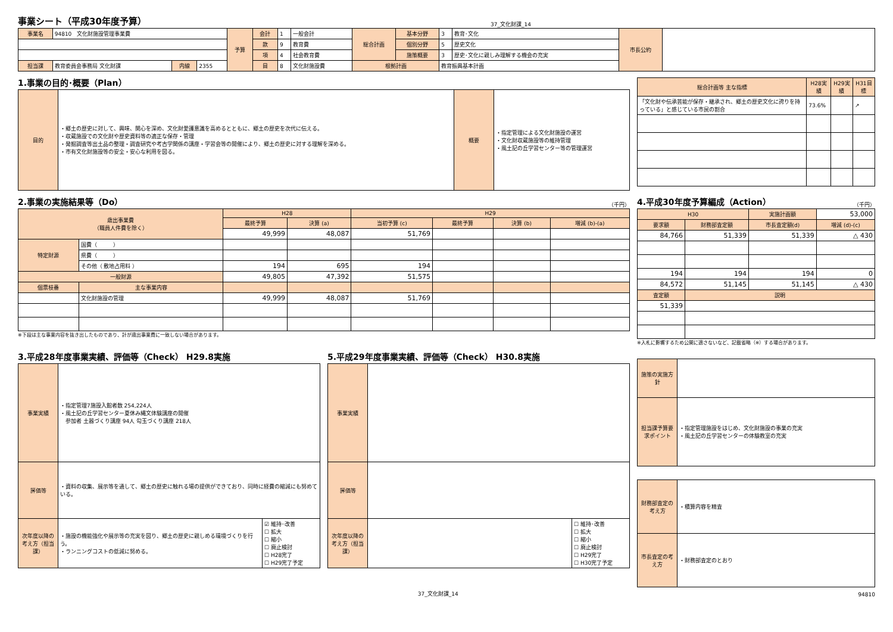事業シート（平成30年度予算）
37_文化財課_14
| 事業名 | 94810 文化財施設管理事業費 | | | 予算 | 会計 | 1 | 一般会計 | 総合計画 | 基本分野 | 3 | 教育･文化 | 市長公約 | |
| | | | | | 款 | 9 | 教育費 | | 個別分野 | 5 | 歴史文化 | | |
| | | | | | 項 | 4 | 社会教育費 | | 施策概要 | 3 | 歴史･文化に親しみ理解する機会の充実 | | |
| 担当課 | 教育委員会事務局 文化財課 | 内線 | 2355 | | 目 | 8 | 文化財施設費 | 根拠計画 | | 教育振興基本計画 | | | |
1.事業の目的･概要（Plan）
| 目的 | ・郷土の歴史に対して、興味、関心を深め、文化財愛護意識を高めるとともに、郷土の歴史を次代に伝える。 ・収蔵施設での文化財や歴史資料等の適正な保存・管理 ・発掘調査等出土品の整理・調査研究や考古学関係の講座・学習会等の開催により、郷土の歴史に対する理解を深める。 ・市有文化財施設等の安全・安心な利用を図る。 | 概要 | ・指定管理による文化財施設の運営 ・文化財収蔵施設等の維持管理 ・風土記の丘学習センター等の管理運営 |
| 総合計画等 主な指標 | H28実績 | H29実績 | H31目標 |
| --- | --- | --- | --- |
| 「文化財や伝承芸能が保存・継承され、郷土の歴史文化に誇りを持っている」と感じている市民の割合 | 73.6% | | ↗ |
2.事業の実施結果等（Do）
（千円）
| 歳出事業費 （職員人件費を除く） | | H28 | | H29 | | | |
| | | 最終予算 | 決算 (a) | 当初予算 (c) | 最終予算 | 決算 (b) | 増減 (b)-(a) |
| | | 49,999 | 48,087 | 51,769 | | | |
| 特定財源 | 国費（ ） | | | | | | |
| | 県費（ ） | | | | | | |
| | その他（ 敷地占用料 ） | 194 | 695 | 194 | | | |
| 一般財源 | | 49,805 | 47,392 | 51,575 | | | |
| 個票枝番 | 主な事業内容 | | | | | | |
| | 文化財施設の管理 | 49,999 | 48,087 | 51,769 | | | |
※下段は主な事業内容を抜き出したものであり、計が歳出事業費に一致しない場合があります。
4.平成30年度予算編成（Action）
（千円）
| H30 | | 実施計画額 | 53,000 |
| 要求額 | 財務部査定額 | 市長査定額(d) | 増減 (d)-(c) |
| 84,766 | 51,339 | 51,339 | △ 430 |
| 194 | 194 | 194 | 0 |
| 84,572 | 51,145 | 51,145 | △ 430 |
| 査定額 | 説明 | | |
| 51,339 | | | |
※入札に影響するため公開に適さないなど、記載省略（※）する場合があります。
3.平成28年度事業実績、評価等（Check） H29.8実施
| 事業実績 | ・指定管理7施設入館者数 254,224人 ・風土記の丘学習センター夏休み縄文体験講座の開催 参加者 土器づくり講座 94人 勾玉づくり講座 218人 | |
| 評価等 | ・資料の収集、展示等を通して、郷土の歴史に触れる場の提供ができており、同時に経費の縮減にも努めている。 | |
| 次年度以降の考え方（担当課） | ・施設の機能強化や展示等の充実を図り、郷土の歴史に親しめる環境づくりを行う。 ・ランニングコストの低減に努める。 | ☑ 維持･改善 ☐ 拡大 ☐ 縮小 ☐ 廃止検討 ☐ H28完了 ☐ H29完了予定 |
5.平成29年度事業実績、評価等（Check） H30.8実施
| 事業実績 | | |
| 評価等 | | |
| 次年度以降の考え方（担当課） | | ☐ 維持･改善 ☐ 拡大 ☐ 縮小 ☐ 廃止検討 ☐ H29完了 ☐ H30完了予定 |
| 施策の実施方針 | |
| 担当課予算要求ポイント | ・指定管理施設をはじめ、文化財施設の事業の充実 ・風土記の丘学習センターの体験教室の充実 |
| 財務部査定の考え方 | ・積算内容を精査 |
| 市長査定の考え方 | ・財務部査定のとおり |
37_文化財課_14 94810